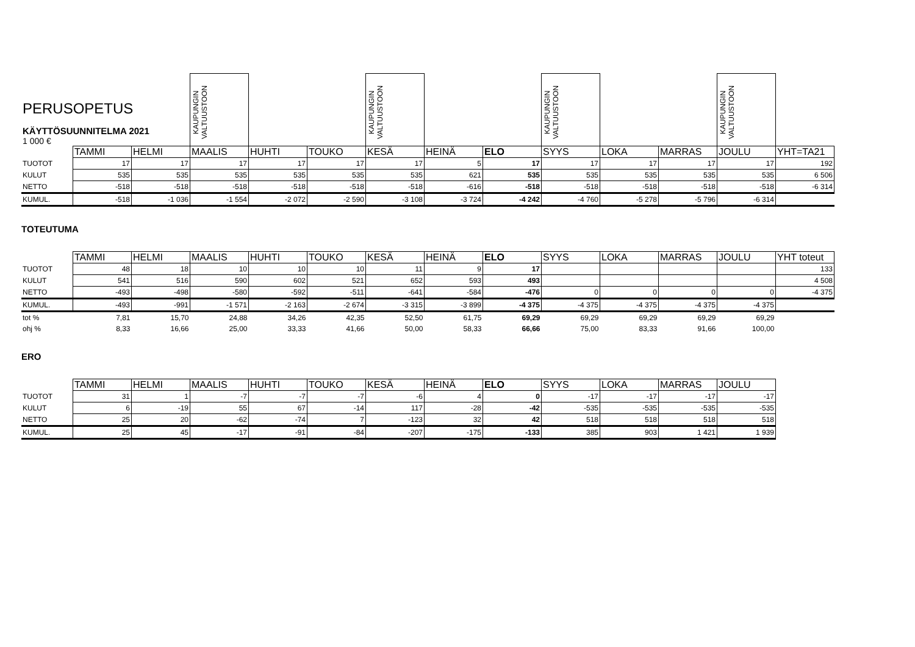| PERUSOPETUS KÄYTTÖSUUNNITELMA 2021 1 000 € | | | KAUPUNGIN VALTUUSTOON | | | KAUPUNGIN VALTUUSTOON | | | KAUPUNGIN VALTUUSTOON | | | KAUPUNGIN VALTUUSTOON | |
| | TAMMI | HELMI | MAALIS | HUHTI | TOUKO | KESÄ | HEINÄ | ELO | SYYS | LOKA | MARRAS | JOULU | YHT=TA21 |
| TUOTOT | 17 | 17 | 17 | 17 | 17 | 17 | 5 | 17 | 17 | 17 | 17 | 17 | 192 |
| KULUT | 535 | 535 | 535 | 535 | 535 | 535 | 621 | 535 | 535 | 535 | 535 | 535 | 6 506 |
| NETTO | -518 | -518 | -518 | -518 | -518 | -518 | -616 | -518 | -518 | -518 | -518 | -518 | -6 314 |
| KUMUL. | -518 | -1 036 | -1 554 | -2 072 | -2 590 | -3 108 | -3 724 | -4 242 | -4 760 | -5 278 | -5 796 | -6 314 | |
TOTEUTUMA
| | TAMMI | HELMI | MAALIS | HUHTI | TOUKO | KESÄ | HEINÄ | ELO | SYYS | LOKA | MARRAS | JOULU | YHT toteut |
| TUOTOT | 48 | 18 | 10 | 10 | 10 | 11 | 9 | 17 | | | | | 133 |
| KULUT | 541 | 516 | 590 | 602 | 521 | 652 | 593 | 493 | | | | | 4 508 |
| NETTO | -493 | -498 | -580 | -592 | -511 | -641 | -584 | -476 | 0 | 0 | 0 | 0 | -4 375 |
| KUMUL. | -493 | -991 | -1 571 | -2 163 | -2 674 | -3 315 | -3 899 | -4 375 | -4 375 | -4 375 | -4 375 | -4 375 | |
| tot % | 7,81 | 15,70 | 24,88 | 34,26 | 42,35 | 52,50 | 61,75 | 69,29 | 69,29 | 69,29 | 69,29 | 69,29 | |
| ohj % | 8,33 | 16,66 | 25,00 | 33,33 | 41,66 | 50,00 | 58,33 | 66,66 | 75,00 | 83,33 | 91,66 | 100,00 | |
ERO
| | TAMMI | HELMI | MAALIS | HUHTI | TOUKO | KESÄ | HEINÄ | ELO | SYYS | LOKA | MARRAS | JOULU |
| TUOTOT | 31 | 1 | -7 | -7 | -7 | -6 | 4 | 0 | -17 | -17 | -17 | -17 |
| KULUT | 6 | -19 | 55 | 67 | -14 | 117 | -28 | -42 | -535 | -535 | -535 | -535 |
| NETTO | 25 | 20 | -62 | -74 | 7 | -123 | 32 | 42 | 518 | 518 | 518 | 518 |
| KUMUL. | 25 | 45 | -17 | -91 | -84 | -207 | -175 | -133 | 385 | 903 | 1 421 | 1 939 |